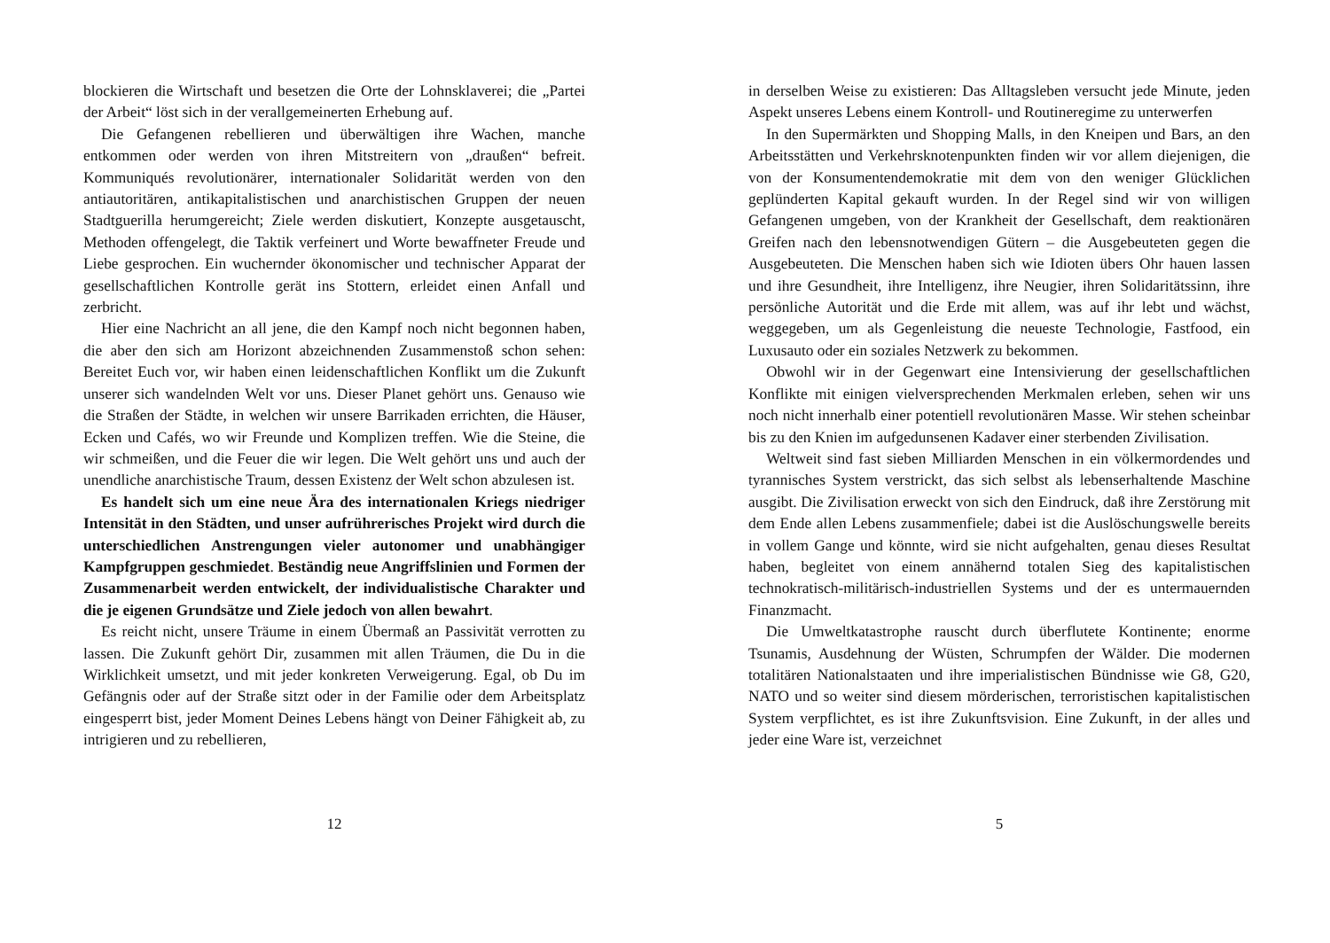blockieren die Wirtschaft und besetzen die Orte der Lohnsklaverei; die „Partei der Arbeit“ löst sich in der verallgemeinerten Erhebung auf.
Die Gefangenen rebellieren und überwältigen ihre Wachen, manche entkommen oder werden von ihren Mitstreitern von „draußen“ befreit. Kommuniqués revolutionärer, internationaler Solidarität werden von den antiautoritären, antikapitalistischen und anarchistischen Gruppen der neuen Stadtguerilla herumgereicht; Ziele werden diskutiert, Konzepte ausgetauscht, Methoden offengelegt, die Taktik verfeinert und Worte bewaffneter Freude und Liebe gesprochen. Ein wuchernder ökonomischer und technischer Apparat der gesellschaftlichen Kontrolle gerät ins Stottern, erleidet einen Anfall und zerbricht.
Hier eine Nachricht an all jene, die den Kampf noch nicht begonnen haben, die aber den sich am Horizont abzeichnenden Zusammenstoß schon sehen: Bereitet Euch vor, wir haben einen leidenschaftlichen Konflikt um die Zukunft unserer sich wandelnden Welt vor uns. Dieser Planet gehört uns. Genauso wie die Straßen der Städte, in welchen wir unsere Barrikaden errichten, die Häuser, Ecken und Cafés, wo wir Freunde und Komplizen treffen. Wie die Steine, die wir schmeißen, und die Feuer die wir legen. Die Welt gehört uns und auch der unendliche anarchistische Traum, dessen Existenz der Welt schon abzulesen ist.
Es handelt sich um eine neue Ära des internationalen Kriegs niedriger Intensität in den Städten, und unser aufrührerisches Projekt wird durch die unterschiedlichen Anstrengungen vieler autonomer und unabhängiger Kampfgruppen geschmiedet. Beständig neue Angriffslinien und Formen der Zusammenarbeit werden entwickelt, der individualistische Charakter und die je eigenen Grundsätze und Ziele jedoch von allen bewahrt.
Es reicht nicht, unsere Träume in einem Übermaß an Passivität verrotten zu lassen. Die Zukunft gehört Dir, zusammen mit allen Träumen, die Du in die Wirklichkeit umsetzt, und mit jeder konkreten Verweigerung. Egal, ob Du im Gefängnis oder auf der Straße sitzt oder in der Familie oder dem Arbeitsplatz eingesperrt bist, jeder Moment Deines Lebens hängt von Deiner Fähigkeit ab, zu intrigieren und zu rebellieren,
12
in derselben Weise zu existieren: Das Alltagsleben versucht jede Minute, jeden Aspekt unseres Lebens einem Kontroll- und Routineregime zu unterwerfen
In den Supermärkten und Shopping Malls, in den Kneipen und Bars, an den Arbeitsstätten und Verkehrsknotenpunkten finden wir vor allem diejenigen, die von der Konsumentendemokratie mit dem von den weniger Glücklichen geplünderten Kapital gekauft wurden. In der Regel sind wir von willigen Gefangenen umgeben, von der Krankheit der Gesellschaft, dem reaktionären Greifen nach den lebensnotwendigen Gütern – die Ausgebeuteten gegen die Ausgebeuteten. Die Menschen haben sich wie Idioten übers Ohr hauen lassen und ihre Gesundheit, ihre Intelligenz, ihre Neugier, ihren Solidaritätssinn, ihre persönliche Autorität und die Erde mit allem, was auf ihr lebt und wächst, weggegeben, um als Gegenleistung die neueste Technologie, Fastfood, ein Luxusauto oder ein soziales Netzwerk zu bekommen.
Obwohl wir in der Gegenwart eine Intensivierung der gesellschaftlichen Konflikte mit einigen vielversprechenden Merkmalen erleben, sehen wir uns noch nicht innerhalb einer potentiell revolutionären Masse. Wir stehen scheinbar bis zu den Knien im aufgedunsenen Kadaver einer sterbenden Zivilisation.
Weltweit sind fast sieben Milliarden Menschen in ein völkermordendes und tyrannisches System verstrickt, das sich selbst als lebenserhaltende Maschine ausgibt. Die Zivilisation erweckt von sich den Eindruck, daß ihre Zerstörung mit dem Ende allen Lebens zusammenfiele; dabei ist die Auslöschungswelle bereits in vollem Gange und könnte, wird sie nicht aufgehalten, genau dieses Resultat haben, begleitet von einem annähernd totalen Sieg des kapitalistischen technokratisch-militärisch-industriellen Systems und der es untermauernden Finanzmacht.
Die Umweltkatastrophe rauscht durch überflutete Kontinente; enorme Tsunamis, Ausdehnung der Wüsten, Schrumpfen der Wälder. Die modernen totalitären Nationalstaaten und ihre imperialistischen Bündnisse wie G8, G20, NATO und so weiter sind diesem mörderischen, terroristischen kapitalistischen System verpflichtet, es ist ihre Zukunftsvision. Eine Zukunft, in der alles und jeder eine Ware ist, verzeichnet
5